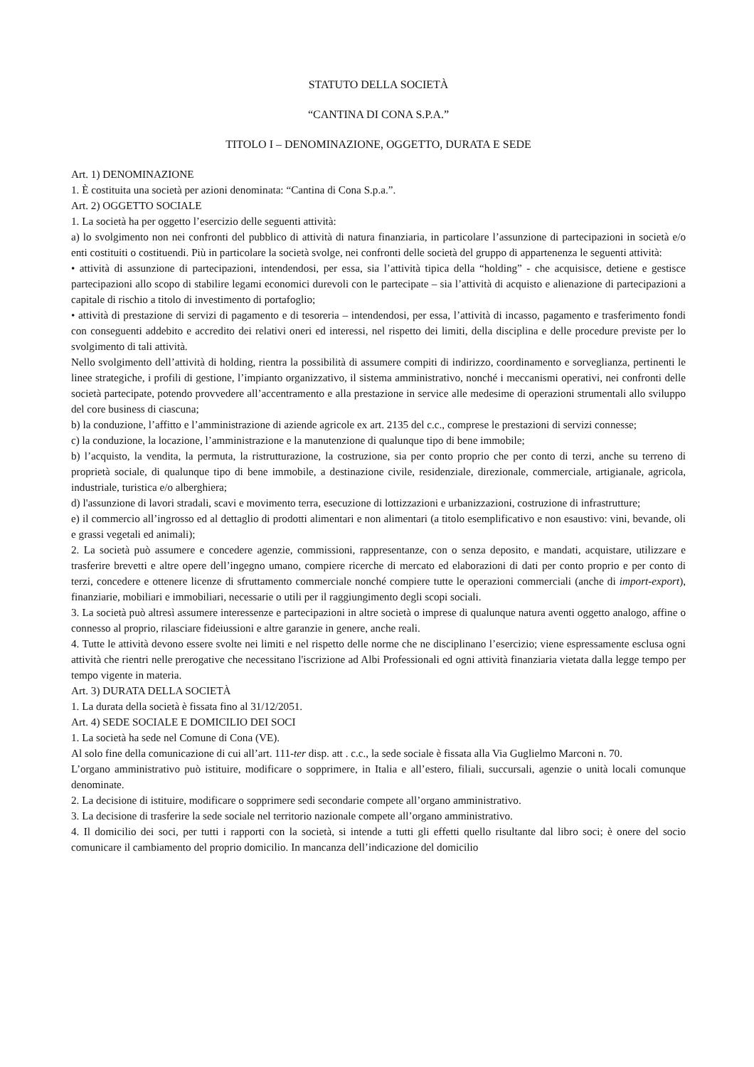STATUTO DELLA SOCIETÀ
“CANTINA DI CONA S.P.A.”
TITOLO I – DENOMINAZIONE, OGGETTO, DURATA E SEDE
Art. 1) DENOMINAZIONE
1. È costituita una società per azioni denominata: “Cantina di Cona S.p.a.”.
Art. 2) OGGETTO SOCIALE
1. La società ha per oggetto l’esercizio delle seguenti attività:
a) lo svolgimento non nei confronti del pubblico di attività di natura finanziaria, in particolare l’assunzione di partecipazioni in società e/o enti costituiti o costituendi. Più in particolare la società svolge, nei confronti delle società del gruppo di appartenenza le seguenti attività:
• attività di assunzione di partecipazioni, intendendosi, per essa, sia l’attività tipica della “holding” - che acquisisce, detiene e gestisce partecipazioni allo scopo di stabilire legami economici durevoli con le partecipate – sia l’attività di acquisto e alienazione di partecipazioni a capitale di rischio a titolo di investimento di portafoglio;
• attività di prestazione di servizi di pagamento e di tesoreria – intendendosi, per essa, l’attività di incasso, pagamento e trasferimento fondi con conseguenti addebito e accredito dei relativi oneri ed interessi, nel rispetto dei limiti, della disciplina e delle procedure previste per lo svolgimento di tali attività.
Nello svolgimento dell’attività di holding, rientra la possibilità di assumere compiti di indirizzo, coordinamento e sorveglianza, pertinenti le linee strategiche, i profili di gestione, l’impianto organizzativo, il sistema amministrativo, nonché i meccanismi operativi, nei confronti delle società partecipate, potendo provvedere all’accentramento e alla prestazione in service alle medesime di operazioni strumentali allo sviluppo del core business di ciascuna;
b) la conduzione, l’affitto e l’amministrazione di aziende agricole ex art. 2135 del c.c., comprese le prestazioni di servizi connesse;
c) la conduzione, la locazione, l’amministrazione e la manutenzione di qualunque tipo di bene immobile;
b) l’acquisto, la vendita, la permuta, la ristrutturazione, la costruzione, sia per conto proprio che per conto di terzi, anche su terreno di proprietà sociale, di qualunque tipo di bene immobile, a destinazione civile, residenziale, direzionale, commerciale, artigianale, agricola, industriale, turistica e/o alberghiera;
d) l'assunzione di lavori stradali, scavi e movimento terra, esecuzione di lottizzazioni e urbanizzazioni, costruzione di infrastrutture;
e) il commercio all’ingrosso ed al dettaglio di prodotti alimentari e non alimentari (a titolo esemplificativo e non esaustivo: vini, bevande, oli e grassi vegetali ed animali);
2. La società può assumere e concedere agenzie, commissioni, rappresentanze, con o senza deposito, e mandati, acquistare, utilizzare e trasferire brevetti e altre opere dell’ingegno umano, compiere ricerche di mercato ed elaborazioni di dati per conto proprio e per conto di terzi, concedere e ottenere licenze di sfruttamento commerciale nonché compiere tutte le operazioni commerciali (anche di import-export), finanziarie, mobiliari e immobiliari, necessarie o utili per il raggiungimento degli scopi sociali.
3. La società può altresì assumere interessenze e partecipazioni in altre società o imprese di qualunque natura aventi oggetto analogo, affine o connesso al proprio, rilasciare fideiussioni e altre garanzie in genere, anche reali.
4. Tutte le attività devono essere svolte nei limiti e nel rispetto delle norme che ne disciplinano l’esercizio; viene espressamente esclusa ogni attività che rientri nelle prerogative che necessitano l'iscrizione ad Albi Professionali ed ogni attività finanziaria vietata dalla legge tempo per tempo vigente in materia.
Art. 3) DURATA DELLA SOCIETÀ
1. La durata della società è fissata fino al 31/12/2051.
Art. 4) SEDE SOCIALE E DOMICILIO DEI SOCI
1. La società ha sede nel Comune di Cona (VE).
Al solo fine della comunicazione di cui all’art. 111-ter disp. att . c.c., la sede sociale è fissata alla Via Guglielmo Marconi n. 70.
L’organo amministrativo può istituire, modificare o sopprimere, in Italia e all’estero, filiali, succursali, agenzie o unità locali comunque denominate.
2. La decisione di istituire, modificare o sopprimere sedi secondarie compete all’organo amministrativo.
3. La decisione di trasferire la sede sociale nel territorio nazionale compete all’organo amministrativo.
4. Il domicilio dei soci, per tutti i rapporti con la società, si intende a tutti gli effetti quello risultante dal libro soci; è onere del socio comunicare il cambiamento del proprio domicilio. In mancanza dell’indicazione del domicilio